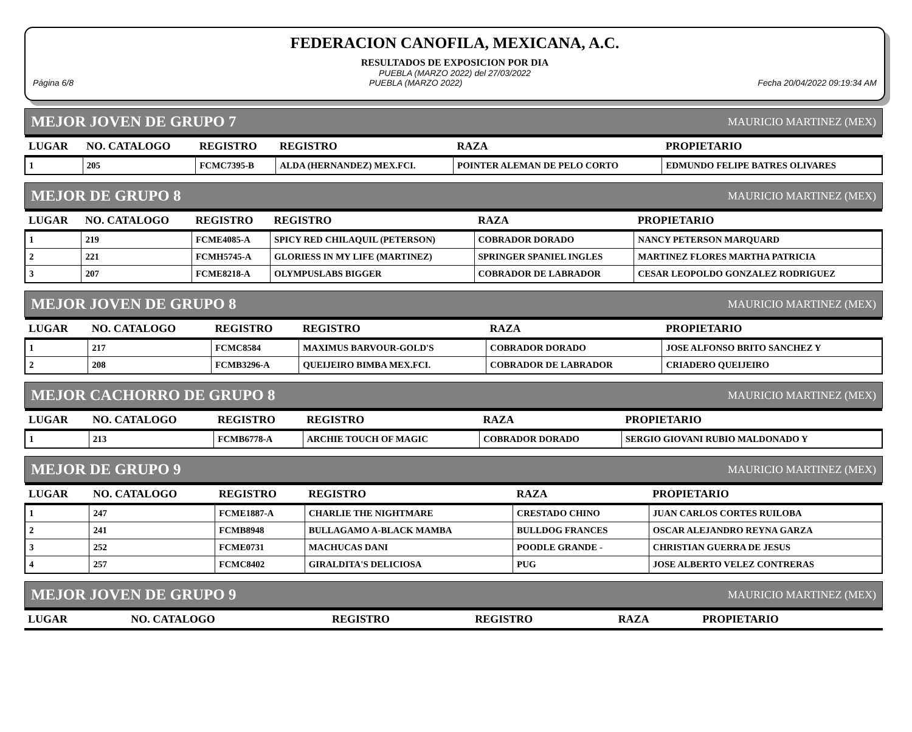FEDERACION CANOFILA, MEXICANA, A.C.
RESULTADOS DE EXPOSICION POR DIA
PUEBLA (MARZO 2022) del 27/03/2022
Página 6/8 PUEBLA (MARZO 2022) Fecha 20/04/2022 09:19:34 AM
MEJOR JOVEN DE GRUPO 7 MAURICIO MARTINEZ (MEX)
| LUGAR | NO. CATALOGO | REGISTRO | REGISTRO | RAZA | PROPIETARIO |
| --- | --- | --- | --- | --- | --- |
| 1 | 205 | FCMC7395-B | ALDA (HERNANDEZ) MEX.FCI. | POINTER ALEMAN DE PELO CORTO | EDMUNDO FELIPE BATRES OLIVARES |
MEJOR DE GRUPO 8 MAURICIO MARTINEZ (MEX)
| LUGAR | NO. CATALOGO | REGISTRO | REGISTRO | RAZA | PROPIETARIO |
| --- | --- | --- | --- | --- | --- |
| 1 | 219 | FCME4085-A | SPICY RED CHILAQUIL (PETERSON) | COBRADOR DORADO | NANCY PETERSON MARQUARD |
| 2 | 221 | FCMH5745-A | GLORIESS IN MY LIFE (MARTINEZ) | SPRINGER SPANIEL INGLES | MARTINEZ FLORES MARTHA PATRICIA |
| 3 | 207 | FCME8218-A | OLYMPUSLABS BIGGER | COBRADOR DE LABRADOR | CESAR LEOPOLDO GONZALEZ RODRIGUEZ |
MEJOR JOVEN DE GRUPO 8 MAURICIO MARTINEZ (MEX)
| LUGAR | NO. CATALOGO | REGISTRO | REGISTRO | RAZA | PROPIETARIO |
| --- | --- | --- | --- | --- | --- |
| 1 | 217 | FCMC8584 | MAXIMUS BARVOUR-GOLD'S | COBRADOR DORADO | JOSE ALFONSO BRITO SANCHEZ Y |
| 2 | 208 | FCMB3296-A | QUEIJEIRO BIMBA MEX.FCI. | COBRADOR DE LABRADOR | CRIADERO QUEIJEIRO |
MEJOR CACHORRO DE GRUPO 8 MAURICIO MARTINEZ (MEX)
| LUGAR | NO. CATALOGO | REGISTRO | REGISTRO | RAZA | PROPIETARIO |
| --- | --- | --- | --- | --- | --- |
| 1 | 213 | FCMB6778-A | ARCHIE TOUCH OF MAGIC | COBRADOR DORADO | SERGIO GIOVANI RUBIO MALDONADO Y |
MEJOR DE GRUPO 9 MAURICIO MARTINEZ (MEX)
| LUGAR | NO. CATALOGO | REGISTRO | REGISTRO | RAZA | PROPIETARIO |
| --- | --- | --- | --- | --- | --- |
| 1 | 247 | FCME1887-A | CHARLIE THE NIGHTMARE | CRESTADO CHINO | JUAN CARLOS CORTES RUILOBA |
| 2 | 241 | FCMB8948 | BULLAGAMO A-BLACK MAMBA | BULLDOG FRANCES | OSCAR ALEJANDRO REYNA GARZA |
| 3 | 252 | FCME0731 | MACHUCAS DANI | POODLE GRANDE - | CHRISTIAN GUERRA DE JESUS |
| 4 | 257 | FCMC8402 | GIRALDITA'S DELICIOSA | PUG | JOSE ALBERTO VELEZ CONTRERAS |
MEJOR JOVEN DE GRUPO 9 MAURICIO MARTINEZ (MEX)
| LUGAR | NO. CATALOGO | REGISTRO | REGISTRO | RAZA | PROPIETARIO |
| --- | --- | --- | --- | --- | --- |